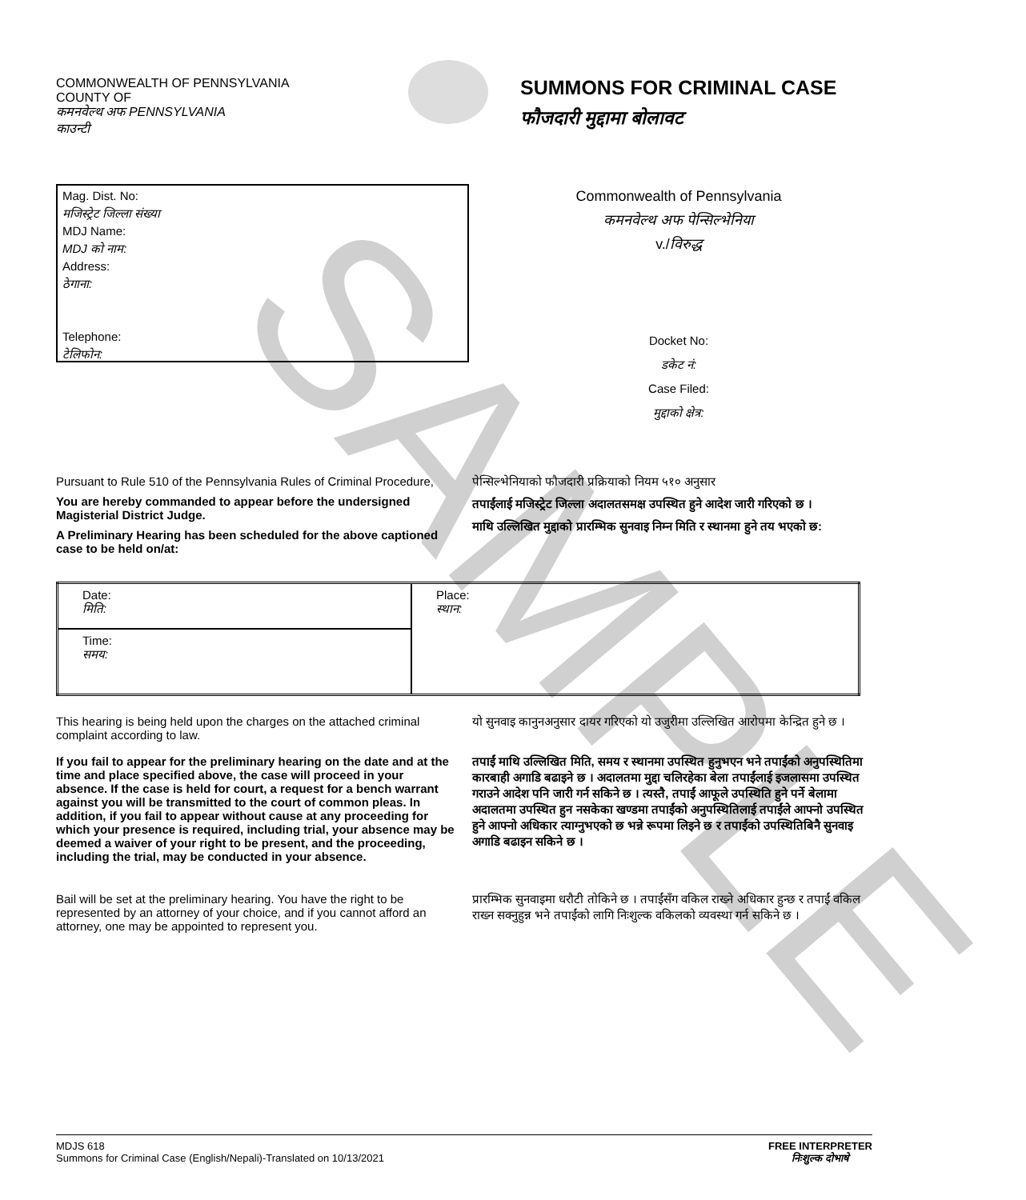SAMPLE
COMMONWEALTH OF PENNSYLVANIA
COUNTY OF
कमनवेल्थ अफ PENNSYLVANIA
काउन्टी
SUMMONS FOR CRIMINAL CASE
फौजदारी मुद्दामा बोलावट
Mag. Dist. No:
मजिस्ट्रेट जिल्ला संख्या
MDJ Name:
MDJ को नाम:
Address:
ठेगाना:
Telephone:
टेलिफोन:
Commonwealth of Pennsylvania
कमनवेल्थ अफ पेन्सिल्भेनिया
v./विरुद्ध
Docket No:
डकेट नं:
Case Filed:
मुद्दाको क्षेत्र:
Pursuant to Rule 510 of the Pennsylvania Rules of Criminal Procedure,
You are hereby commanded to appear before the undersigned Magisterial District Judge.
A Preliminary Hearing has been scheduled for the above captioned case to be held on/at:
पेन्सिल्भेनियाको फौजदारी प्रक्रियाको नियम ५१० अनुसार
तपाईंलाई मजिस्ट्रेट जिल्ला अदालतसमक्ष उपस्थित हुने आदेश जारी गरिएको छ ।
माथि उल्लिखित मुद्दाको प्रारम्भिक सुनवाइ निम्न मिति र स्थानमा हुने तय भएको छ:
| Date: मिति: | Place: स्थान: |
| Time: समय: | |
This hearing is being held upon the charges on the attached criminal complaint according to law.
यो सुनवाइ कानुनअनुसार दायर गरिएको यो उजुरीमा उल्लिखित आरोपमा केन्द्रित हुने छ ।
If you fail to appear for the preliminary hearing on the date and at the time and place specified above, the case will proceed in your absence. If the case is held for court, a request for a bench warrant against you will be transmitted to the court of common pleas. In addition, if you fail to appear without cause at any proceeding for which your presence is required, including trial, your absence may be deemed a waiver of your right to be present, and the proceeding, including the trial, may be conducted in your absence.
तपाईं माथि उल्लिखित मिति, समय र स्थानमा उपस्थित हुनुभएन भने तपाईंको अनुपस्थितिमा कारबाही अगाडि बढाइने छ । अदालतमा मुद्दा चलिरहेका बेला तपाईंलाई इजलासमा उपस्थित गराउने आदेश पनि जारी गर्न सकिने छ । त्यस्तै, तपाईं आफूले उपस्थिति हुने पर्ने बेलामा अदालतमा उपस्थित हुन नसकेका खण्डमा तपाईंको अनुपस्थितिलाई तपाईंले आफ्नो उपस्थित हुने आफ्नो अधिकार त्याग्नुभएको छ भन्ने रूपमा लिइने छ र तपाईंको उपस्थितिबिनै सुनवाइ अगाडि बढाइन सकिने छ ।
Bail will be set at the preliminary hearing. You have the right to be represented by an attorney of your choice, and if you cannot afford an attorney, one may be appointed to represent you.
प्रारम्भिक सुनवाइमा धरौटी तोकिने छ । तपाईंसँग वकिल राख्ने अधिकार हुन्छ र तपाईं वकिल राख्न सक्नुहुन्न भने तपाईंको लागि निःशुल्क वकिलको व्यवस्था गर्न सकिने छ ।
MDJS 618
Summons for Criminal Case (English/Nepali)-Translated on 10/13/2021
FREE INTERPRETER
निःशुल्क दोभाषे